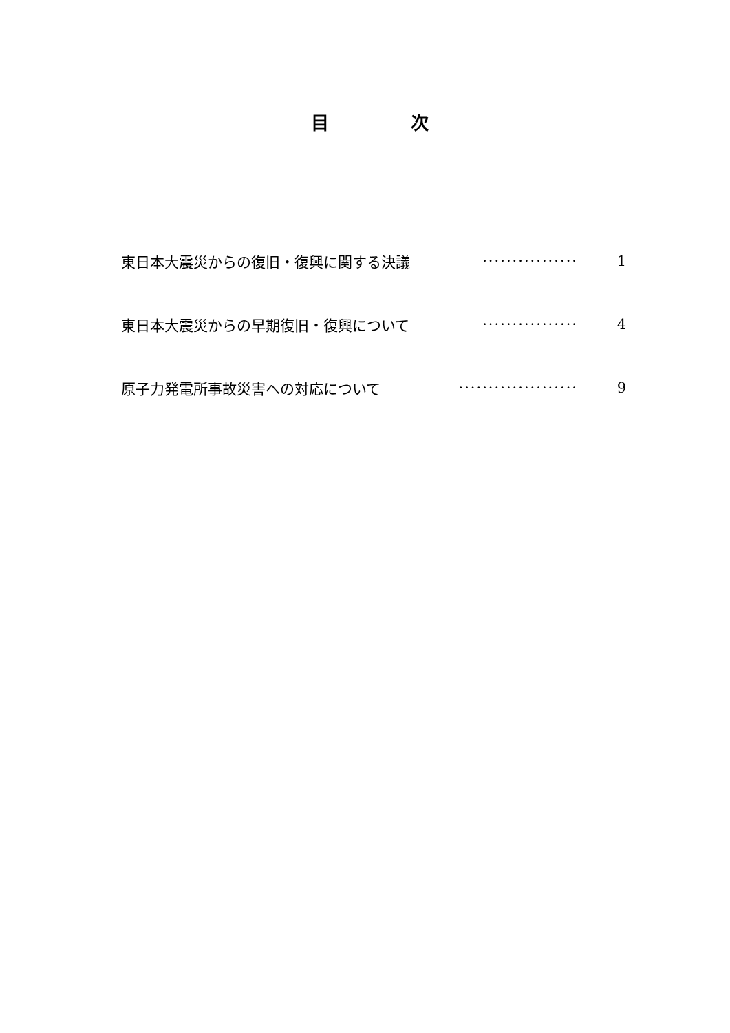目 次
東日本大震災からの復旧・復興に関する決議 ················ 1
東日本大震災からの早期復旧・復興について ················ 4
原子力発電所事故災害への対応について ···················· 9